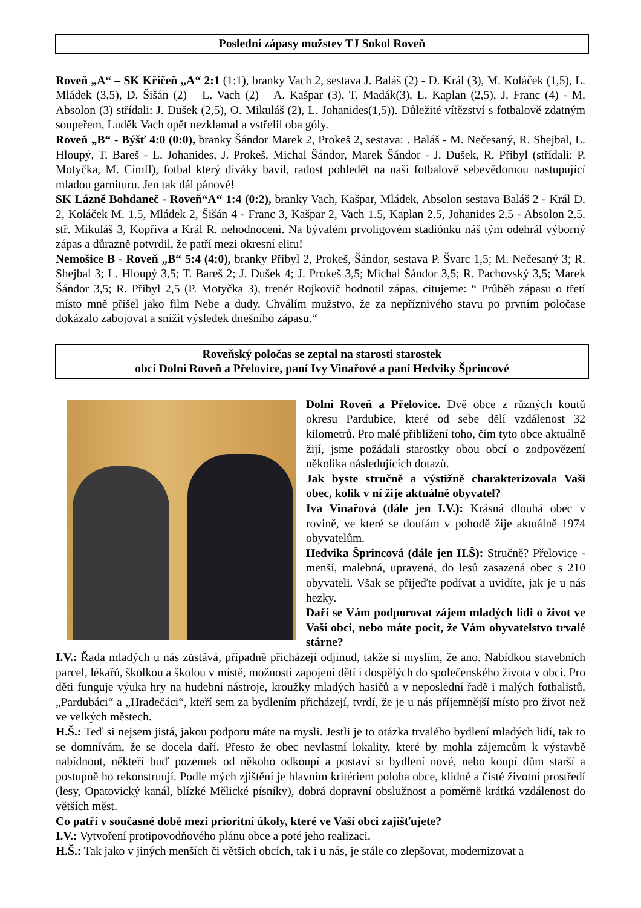Poslední zápasy mužstev TJ Sokol Roveň
Roveň „A“ – SK Křičeň „A“ 2:1 (1:1), branky Vach 2, sestava J. Baláš (2) - D. Král (3), M. Koláček (1,5), L. Mládek (3,5), D. Šišán (2) – L. Vach (2) – A. Kašpar (3), T. Madák(3), L. Kaplan (2,5), J. Franc (4) - M. Absolon (3) střídali: J. Dušek (2,5), O. Mikuláš (2), L. Johanides(1,5)). Důležité vítězství s fotbalově zdatným soupeřem, Luděk Vach opět nezklamal a vstřelil oba góly.
Roveň „B“ - Býšť 4:0 (0:0), branky Šándor Marek 2, Prokeš 2, sestava: . Baláš - M. Nečesaný, R. Shejbal, L. Hloupý, T. Bareš - L. Johanides, J. Prokeš, Michal Šándor, Marek Šándor - J. Dušek, R. Přibyl (střídali: P. Motyčka, M. Cimfl), fotbal který diváky bavil, radost pohledět na naši fotbalově sebevědomou nastupující mladou garnituru. Jen tak dál pánové!
SK Lázně Bohdaneč - Roveň“A“ 1:4 (0:2), branky Vach, Kašpar, Mládek, Absolon sestava Baláš 2 - Král D. 2, Koláček M. 1.5, Mládek 2, Šišán 4 - Franc 3, Kašpar 2, Vach 1.5, Kaplan 2.5, Johanides 2.5 - Absolon 2.5. stř. Mikuláš 3, Kopřiva a Král R. nehodnoceni. Na bývalém prvoligovém stadiónku náš tým odehrál výborný zápas a důrazně potvrdil, že patří mezi okresní elitu!
Nemošice B - Roveň „B“ 5:4 (4:0), branky Přibyl 2, Prokeš, Šándor, sestava P. Švarc 1,5; M. Nečesaný 3; R. Shejbal 3; L. Hloupý 3,5; T. Bareš 2; J. Dušek 4; J. Prokeš 3,5; Michal Šándor 3,5; R. Pachovský 3,5; Marek Šándor 3,5; R. Přibyl 2,5 (P. Motyčka 3), trenér Rojkovič hodnotil zápas, citujeme: “ Průběh zápasu o třetí místo mně přišel jako film Nebe a dudy. Chválím mužstvo, že za nepříznivého stavu po prvním poločase dokázalo zabojovat a snížit výsledek dnešního zápasu.“
Roveňský poločas se zeptal na starosti starostek
obcí Dolní Roveň a Přelovice, paní Ivy Vinařové a paní Hedviky Šprincové
Dolní Roveň a Přelovice. Dvě obce z různých koutů okresu Pardubice, které od sebe dělí vzdálenost 32 kilometrů. Pro malé přiblížení toho, čím tyto obce aktuálně žijí, jsme požádali starostky obou obcí o zodpovězení několika následujících dotazů.
Jak byste stručně a výstižně charakterizovala Vaši obec, kolik v ní žije aktuálně obyvatel?
Iva Vinařová (dále jen I.V.): Krásná dlouhá obec v rovině, ve které se doufám v pohodě žije aktuálně 1974 obyvatelům.
Hedvika Šprincová (dále jen H.Š): Stručně? Přelovice - menší, malebná, upravená, do lesů zasazená obec s 210 obyvateli. Však se přijeďte podívat a uvidíte, jak je u nás hezky.
Daří se Vám podporovat zájem mladých lidi o život ve Vaší obci, nebo máte pocit, že Vám obyvatelstvo trvalé stárne?
I.V.: Řada mladých u nás zůstává, případně přicházejí odjinud, takže si myslím, že ano. Nabídkou stavebních parcel, lékařů, školkou a školou v místě, možností zapojení dětí i dospělých do společenského života v obci. Pro děti funguje výuka hry na hudební nástroje, kroužky mladých hasičů a v neposlední řadě i malých fotbalistů. „Pardubáci“ a „Hradečáci“, kteří sem za bydlením přicházejí, tvrdí, že je u nás příjemnější místo pro život než ve velkých městech.
H.Š.: Teď si nejsem jistá, jakou podporu máte na mysli. Jestli je to otázka trvalého bydlení mladých lidí, tak to se domnívám, že se docela daří. Přesto že obec nevlastní lokality, které by mohla zájemcům k výstavbě nabídnout, někteří buď pozemek od někoho odkoupí a postaví si bydlení nové, nebo koupí dům starší a postupně ho rekonstruují. Podle mých zjištění je hlavním kritériem poloha obce, klidné a čisté životní prostředí (lesy, Opatovický kanál, blízké Mělické písníky), dobrá dopravní obslužnost a poměrně krátká vzdálenost do větších měst.
Co patří v současné době mezi prioritní úkoly, které ve Vaší obci zajišťujete?
I.V.: Vytvoření protipovodňového plánu obce a poté jeho realizaci.
H.Š.: Tak jako v jiných menších či větších obcích, tak i u nás, je stále co zlepšovat, modernizovat a